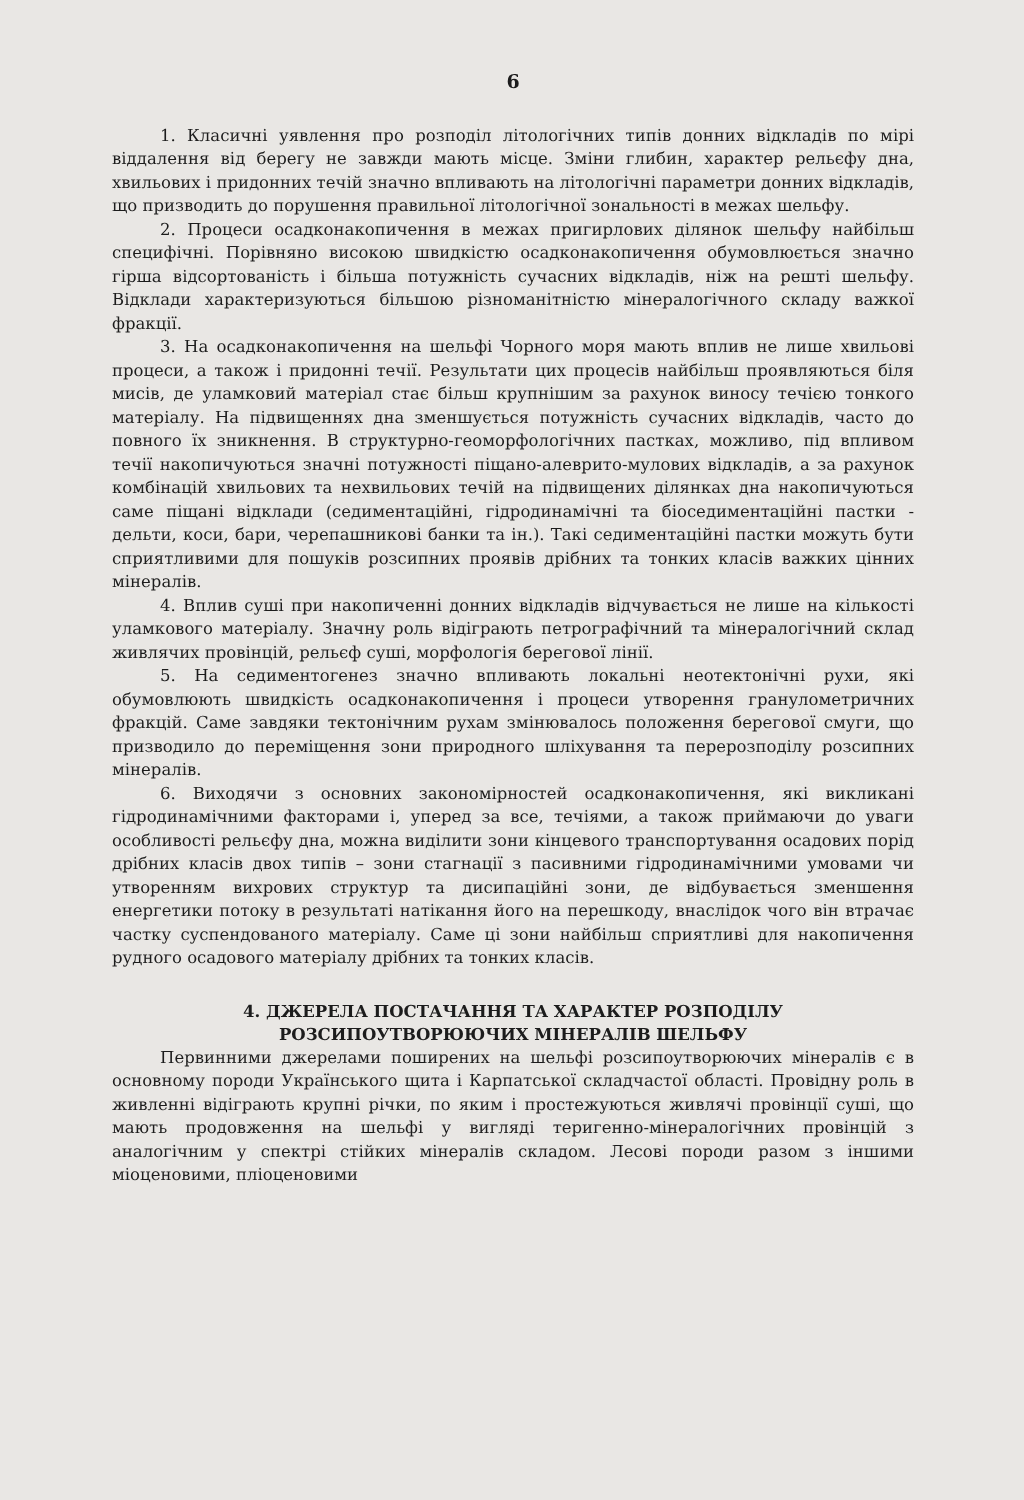6
1. Класичні уявлення про розподіл літологічних типів донних відкладів по мірі віддалення від берегу не завжди мають місце. Зміни глибин, характер рельєфу дна, хвильових і придонних течій значно впливають на літологічні параметри донних відкладів, що призводить до порушення правильної літологічної зональності в межах шельфу.
2. Процеси осадконакопичення в межах пригирлових ділянок шельфу найбільш специфічні. Порівняно високою швидкістю осадконакопичення обумовлюється значно гірша відсортованість і більша потужність сучасних відкладів, ніж на решті шельфу. Відклади характеризуються більшою різноманітністю мінералогічного складу важкої фракції.
3. На осадконакопичення на шельфі Чорного моря мають вплив не лише хвильові процеси, а також і придонні течії. Результати цих процесів найбільш проявляються біля мисів, де уламковий матеріал стає більш крупнішим за рахунок виносу течією тонкого матеріалу. На підвищеннях дна зменшується потужність сучасних відкладів, часто до повного їх зникнення. В структурно-геоморфологічних пастках, можливо, під впливом течії накопичуються значні потужності піщано-алеврито-мулових відкладів, а за рахунок комбінацій хвильових та нехвильових течій на підвищених ділянках дна накопичуються саме піщані відклади (седиментаційні, гідродинамічні та біоседиментаційні пастки - дельти, коси, бари, черепашникові банки та ін.). Такі седиментаційні пастки можуть бути сприятливими для пошуків розсипних проявів дрібних та тонких класів важких цінних мінералів.
4. Вплив суші при накопиченні донних відкладів відчувається не лише на кількості уламкового матеріалу. Значну роль відіграють петрографічний та мінералогічний склад живлячих провінцій, рельєф суші, морфологія берегової лінії.
5. На седиментогенез значно впливають локальні неотектонічні рухи, які обумовлюють швидкість осадконакопичення і процеси утворення гранулометричних фракцій. Саме завдяки тектонічним рухам змінювалось положення берегової смуги, що призводило до переміщення зони природного шліхування та перерозподілу розсипних мінералів.
6. Виходячи з основних закономірностей осадконакопичення, які викликані гідродинамічними факторами і, уперед за все, течіями, а також приймаючи до уваги особливості рельєфу дна, можна виділити зони кінцевого транспортування осадових порід дрібних класів двох типів – зони стагнації з пасивними гідродинамічними умовами чи утворенням вихрових структур та дисипаційні зони, де відбувається зменшення енергетики потоку в результаті натікання його на перешкоду, внаслідок чого він втрачає частку суспендованого матеріалу. Саме ці зони найбільш сприятливі для накопичення рудного осадового матеріалу дрібних та тонких класів.
4. ДЖЕРЕЛА ПОСТАЧАННЯ ТА ХАРАКТЕР РОЗПОДІЛУ
РОЗСИПОУТВОРЮЮЧИХ МІНЕРАЛІВ ШЕЛЬФУ
Первинними джерелами поширених на шельфі розсипоутворюючих мінералів є в основному породи Українського щита і Карпатської складчастої області. Провідну роль в живленні відіграють крупні річки, по яким і простежуються живлячі провінції суші, що мають продовження на шельфі у вигляді теригенно-мінералогічних провінцій з аналогічним у спектрі стійких мінералів складом. Лесові породи разом з іншими міоценовими, пліоценовими